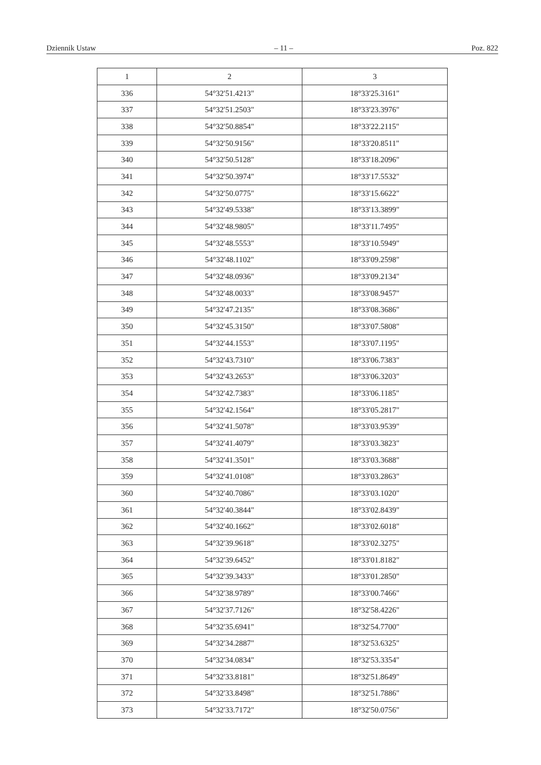Dziennik Ustaw – 11 – Poz. 822
| 1 | 2 | 3 |
| --- | --- | --- |
| 336 | 54°32'51.4213" | 18°33'25.3161" |
| 337 | 54°32'51.2503" | 18°33'23.3976" |
| 338 | 54°32'50.8854" | 18°33'22.2115" |
| 339 | 54°32'50.9156" | 18°33'20.8511" |
| 340 | 54°32'50.5128" | 18°33'18.2096" |
| 341 | 54°32'50.3974" | 18°33'17.5532" |
| 342 | 54°32'50.0775" | 18°33'15.6622" |
| 343 | 54°32'49.5338" | 18°33'13.3899" |
| 344 | 54°32'48.9805" | 18°33'11.7495" |
| 345 | 54°32'48.5553" | 18°33'10.5949" |
| 346 | 54°32'48.1102" | 18°33'09.2598" |
| 347 | 54°32'48.0936" | 18°33'09.2134" |
| 348 | 54°32'48.0033" | 18°33'08.9457" |
| 349 | 54°32'47.2135" | 18°33'08.3686" |
| 350 | 54°32'45.3150" | 18°33'07.5808" |
| 351 | 54°32'44.1553" | 18°33'07.1195" |
| 352 | 54°32'43.7310" | 18°33'06.7383" |
| 353 | 54°32'43.2653" | 18°33'06.3203" |
| 354 | 54°32'42.7383" | 18°33'06.1185" |
| 355 | 54°32'42.1564" | 18°33'05.2817" |
| 356 | 54°32'41.5078" | 18°33'03.9539" |
| 357 | 54°32'41.4079" | 18°33'03.3823" |
| 358 | 54°32'41.3501" | 18°33'03.3688" |
| 359 | 54°32'41.0108" | 18°33'03.2863" |
| 360 | 54°32'40.7086" | 18°33'03.1020" |
| 361 | 54°32'40.3844" | 18°33'02.8439" |
| 362 | 54°32'40.1662" | 18°33'02.6018" |
| 363 | 54°32'39.9618" | 18°33'02.3275" |
| 364 | 54°32'39.6452" | 18°33'01.8182" |
| 365 | 54°32'39.3433" | 18°33'01.2850" |
| 366 | 54°32'38.9789" | 18°33'00.7466" |
| 367 | 54°32'37.7126" | 18°32'58.4226" |
| 368 | 54°32'35.6941" | 18°32'54.7700" |
| 369 | 54°32'34.2887" | 18°32'53.6325" |
| 370 | 54°32'34.0834" | 18°32'53.3354" |
| 371 | 54°32'33.8181" | 18°32'51.8649" |
| 372 | 54°32'33.8498" | 18°32'51.7886" |
| 373 | 54°32'33.7172" | 18°32'50.0756" |